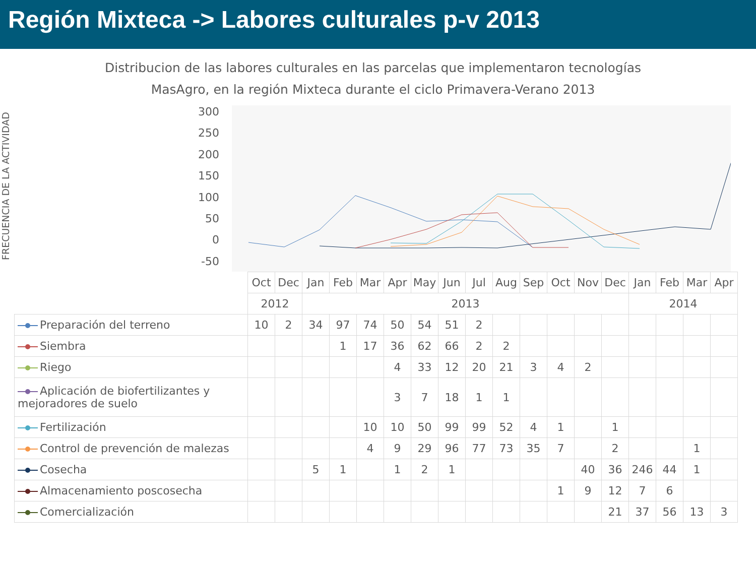Región Mixteca -> Labores culturales p-v 2013
Distribucion de las labores culturales en las parcelas que implementaron tecnologías MasAgro, en la región Mixteca durante el ciclo Primavera-Verano 2013
FRECUENCIA DE LA ACTIVIDAD
300
250
200
150
100
50
0
-50
| | Oct | Dec | Jan | Feb | Mar | Apr | May | Jun | Jul | Aug | Sep | Oct | Nov | Dec | Jan | Feb | Mar | Apr |
| | 2012 | | 2013 | | | | | | | | | | | | 2014 | | | |
| Preparación del terreno | 10 | 2 | 34 | 97 | 74 | 50 | 54 | 51 | 2 | | | | | | | | | |
| Siembra | | | | 1 | 17 | 36 | 62 | 66 | 2 | 2 | | | | | | | | |
| Riego | | | | | | 4 | 33 | 12 | 20 | 21 | 3 | 4 | 2 | | | | | |
| Aplicación de biofertilizantes y mejoradores de suelo | | | | | | 3 | 7 | 18 | 1 | 1 | | | | | | | | |
| Fertilización | | | | | 10 | 10 | 50 | 99 | 99 | 52 | 4 | 1 | | 1 | | | | |
| Control de prevención de malezas | | | | | 4 | 9 | 29 | 96 | 77 | 73 | 35 | 7 | | 2 | | | 1 | |
| Cosecha | | | 5 | 1 | | 1 | 2 | 1 | | | | | 40 | 36 | 246 | 44 | 1 | |
| Almacenamiento poscosecha | | | | | | | | | | | | 1 | 9 | 12 | 7 | 6 | | |
| Comercialización | | | | | | | | | | | | | | 21 | 37 | 56 | 13 | 3 |